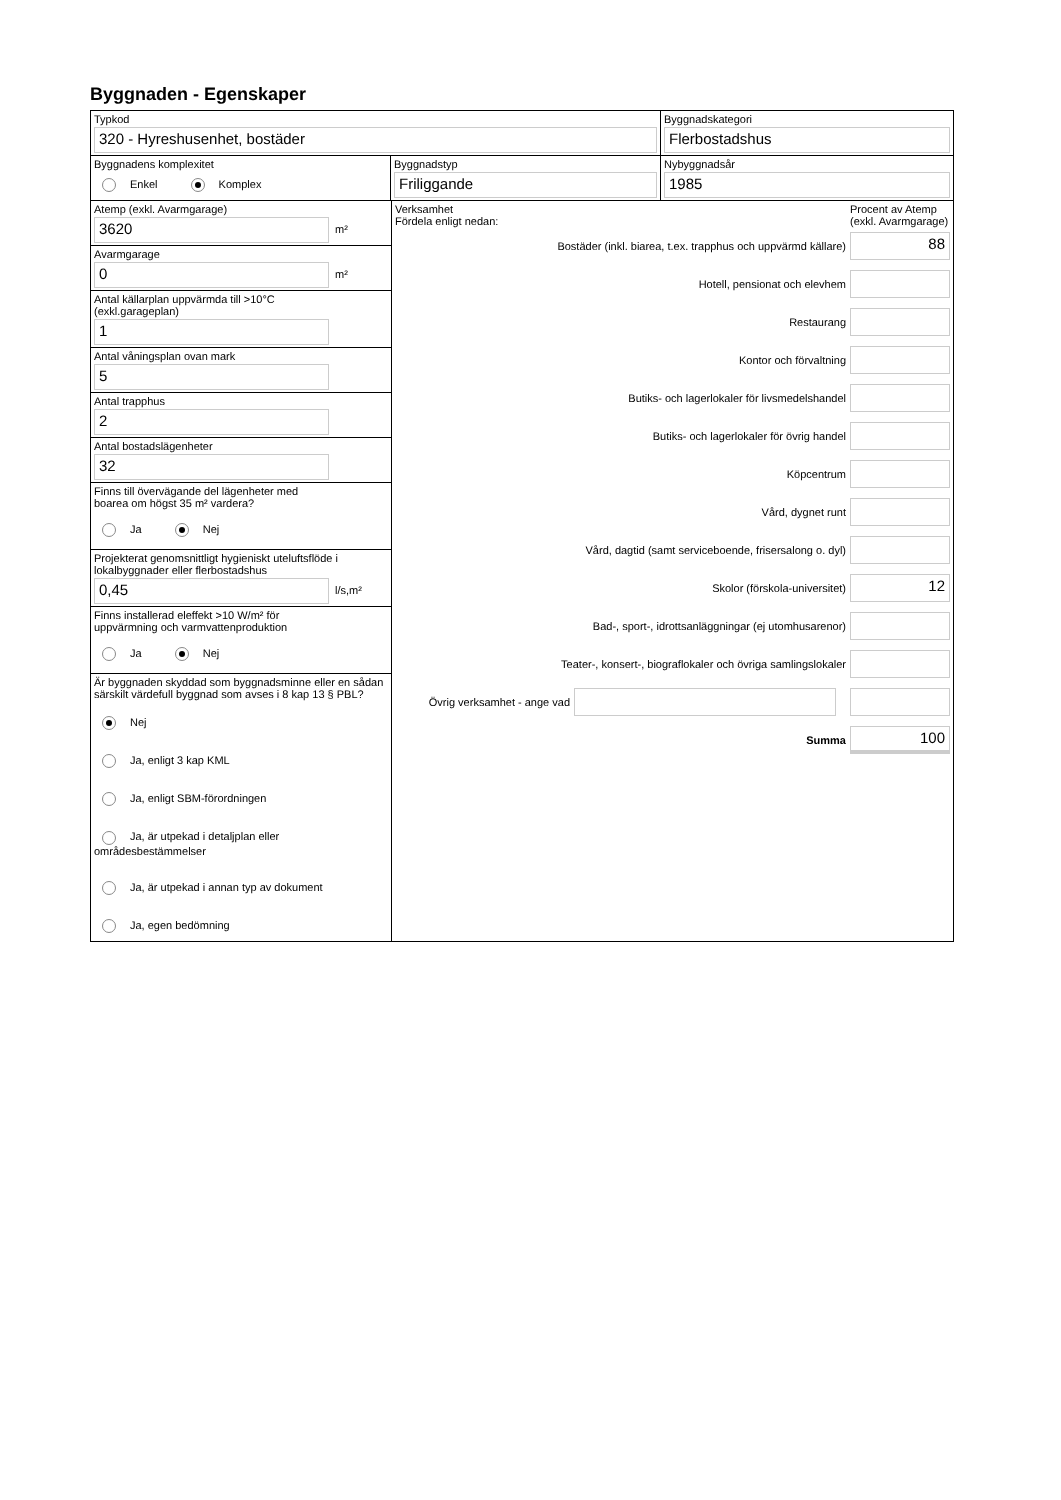Byggnaden - Egenskaper
Typkod
320 - Hyreshusenhet, bostäder
Byggnadskategori
Flerbostadshus
Byggnadens komplexitet
Enkel Komplex
Byggnadstyp
Friliggande
Nybyggnadsår
1985
Atemp (exkl. Avarmgarage)
3620
m²
Avarmgarage
0
m²
Antal källarplan uppvärmda till >10°C
(exkl.garageplan)
1
Antal våningsplan ovan mark
5
Antal trapphus
2
Antal bostadslägenheter
32
Finns till övervägande del lägenheter med
boarea om högst 35 m² vardera?
Ja Nej
Projekterat genomsnittligt hygieniskt uteluftsflöde i lokalbyggnader eller flerbostadshus
0,45
l/s,m²
Finns installerad eleffekt >10 W/m² för
uppvärmning och varmvattenproduktion
Ja Nej
Är byggnaden skyddad som byggnadsminne eller en sådan särskilt värdefull byggnad som avses i 8 kap 13 § PBL?
Nej
Ja, enligt 3 kap KML
Ja, enligt SBM-förordningen
Ja, är utpekad i detaljplan eller områdesbestämmelser
Ja, är utpekad i annan typ av dokument
Ja, egen bedömning
Verksamhet
Fördela enligt nedan:
Procent av Atemp (exkl. Avarmgarage)
Bostäder (inkl. biarea, t.ex. trapphus och uppvärmd källare)
88
Hotell, pensionat och elevhem
Restaurang
Kontor och förvaltning
Butiks- och lagerlokaler för livsmedelshandel
Butiks- och lagerlokaler för övrig handel
Köpcentrum
Vård, dygnet runt
Vård, dagtid (samt serviceboende, frisersalong o. dyl)
Skolor (förskola-universitet)
12
Bad-, sport-, idrottsanläggningar (ej utomhusarenor)
Teater-, konsert-, biograflokaler och övriga samlingslokaler
Övrig verksamhet - ange vad
Summa
100